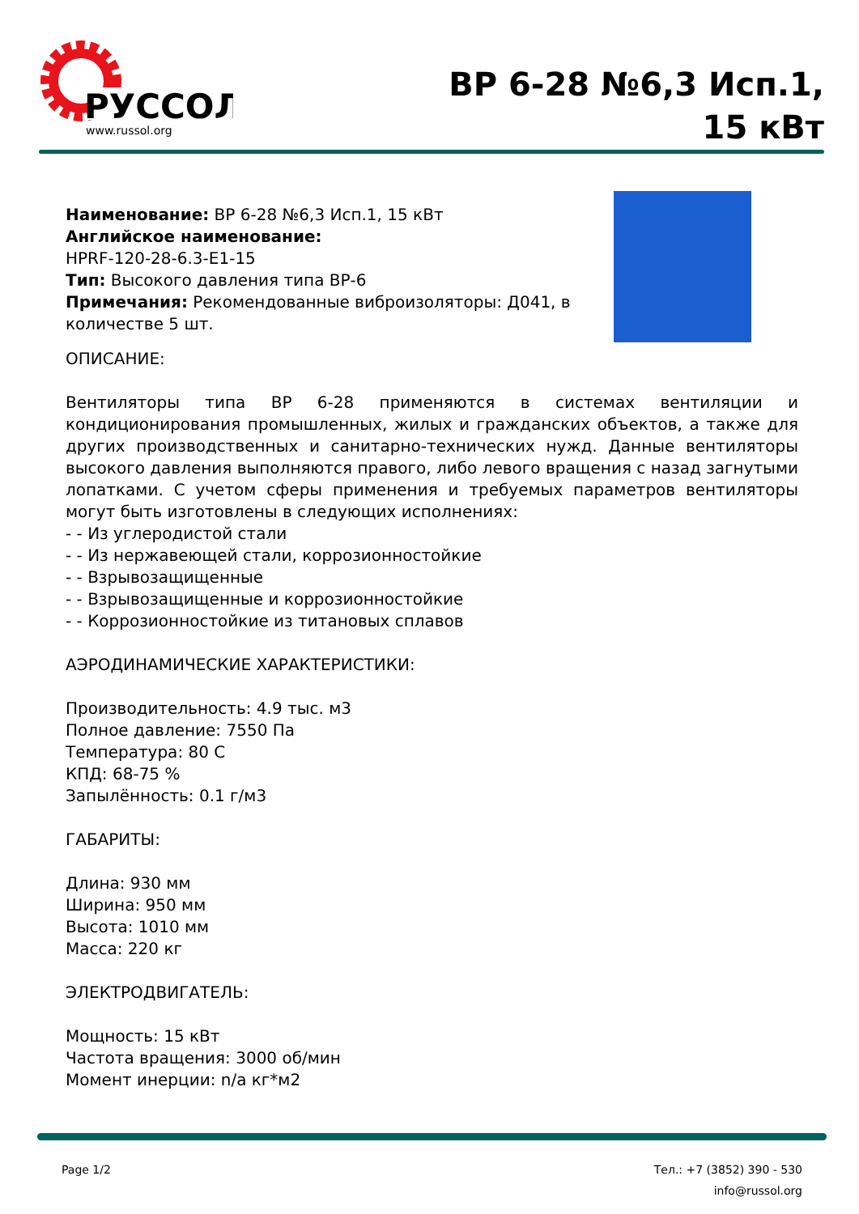РУССОЛ
www.russol.org
ВР 6-28 №6,3 Исп.1,
15 кВт
Наименование: ВР 6-28 №6,3 Исп.1, 15 кВт
Английское наименование:
HPRF-120-28-6.3-E1-15
Тип: Высокого давления типа ВР-6
Примечания: Рекомендованные виброизоляторы: Д041, в количестве 5 шт.
ОПИСАНИЕ:
Вентиляторы типа ВР 6-28 применяются в системах вентиляции и кондиционирования промышленных, жилых и гражданских объектов, а также для других производственных и санитарно-технических нужд. Данные вентиляторы высокого давления выполняются правого, либо левого вращения с назад загнутыми лопатками. С учетом сферы применения и требуемых параметров вентиляторы могут быть изготовлены в следующих исполнениях:
- - Из углеродистой стали
- - Из нержавеющей стали, коррозионностойкие
- - Взрывозащищенные
- - Взрывозащищенные и коррозионностойкие
- - Коррозионностойкие из титановых сплавов
АЭРОДИНАМИЧЕСКИЕ ХАРАКТЕРИСТИКИ:
Производительность: 4.9 тыс. м3
Полное давление: 7550 Па
Температура: 80 С
КПД: 68-75 %
Запылённость: 0.1 г/м3
ГАБАРИТЫ:
Длина: 930 мм
Ширина: 950 мм
Высота: 1010 мм
Масса: 220 кг
ЭЛЕКТРОДВИГАТЕЛЬ:
Мощность: 15 кВт
Частота вращения: 3000 об/мин
Момент инерции: n/a кг*м2
Page 1/2 Тел.: +7 (3852) 390 - 530
info@russol.org